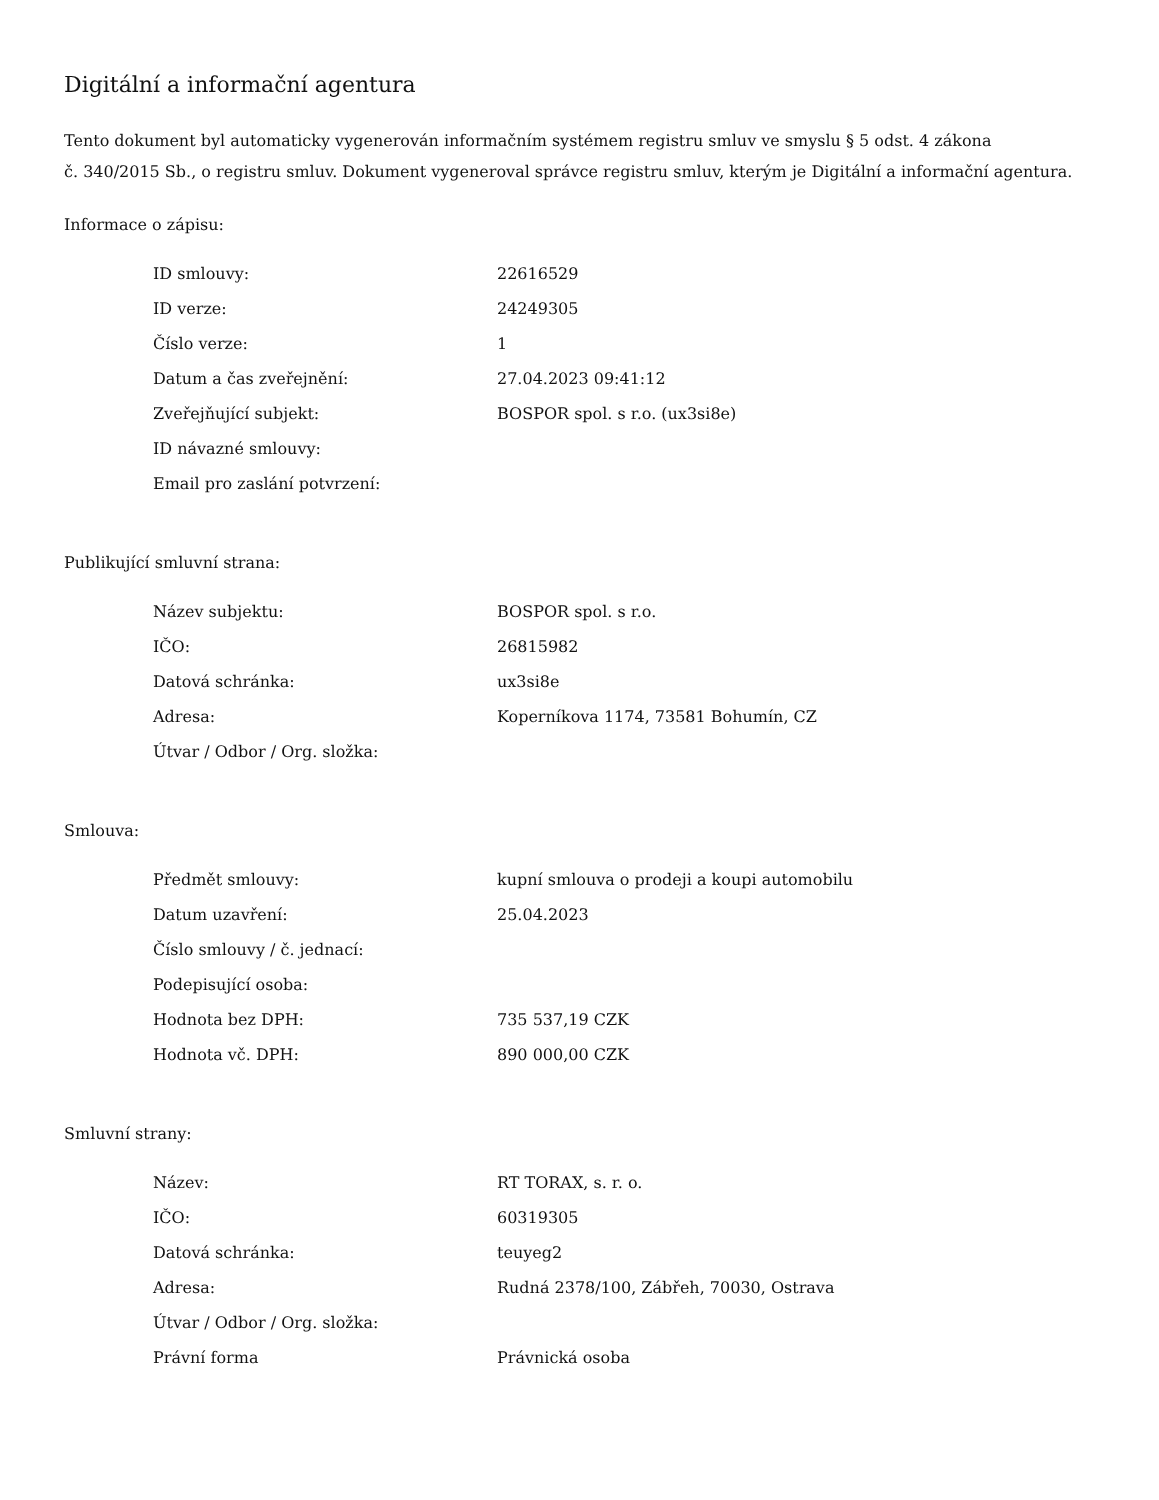Digitální a informační agentura
Tento dokument byl automaticky vygenerován informačním systémem registru smluv ve smyslu § 5 odst. 4 zákona
č. 340/2015 Sb., o registru smluv. Dokument vygeneroval správce registru smluv, kterým je Digitální a informační agentura.
Informace o zápisu:
| ID smlouvy: | 22616529 |
| ID verze: | 24249305 |
| Číslo verze: | 1 |
| Datum a čas zveřejnění: | 27.04.2023 09:41:12 |
| Zveřejňující subjekt: | BOSPOR spol. s r.o. (ux3si8e) |
| ID návazné smlouvy: | |
| Email pro zaslání potvrzení: | |
Publikující smluvní strana:
| Název subjektu: | BOSPOR spol. s r.o. |
| IČO: | 26815982 |
| Datová schránka: | ux3si8e |
| Adresa: | Koperníkova 1174, 73581 Bohumín, CZ |
| Útvar / Odbor / Org. složka: | |
Smlouva:
| Předmět smlouvy: | kupní smlouva o prodeji a koupi automobilu |
| Datum uzavření: | 25.04.2023 |
| Číslo smlouvy / č. jednací: | |
| Podepisující osoba: | |
| Hodnota bez DPH: | 735 537,19 CZK |
| Hodnota vč. DPH: | 890 000,00 CZK |
Smluvní strany:
| Název: | RT TORAX, s. r. o. |
| IČO: | 60319305 |
| Datová schránka: | teuyeg2 |
| Adresa: | Rudná 2378/100, Zábřeh, 70030, Ostrava |
| Útvar / Odbor / Org. složka: | |
| Právní forma | Právnická osoba |